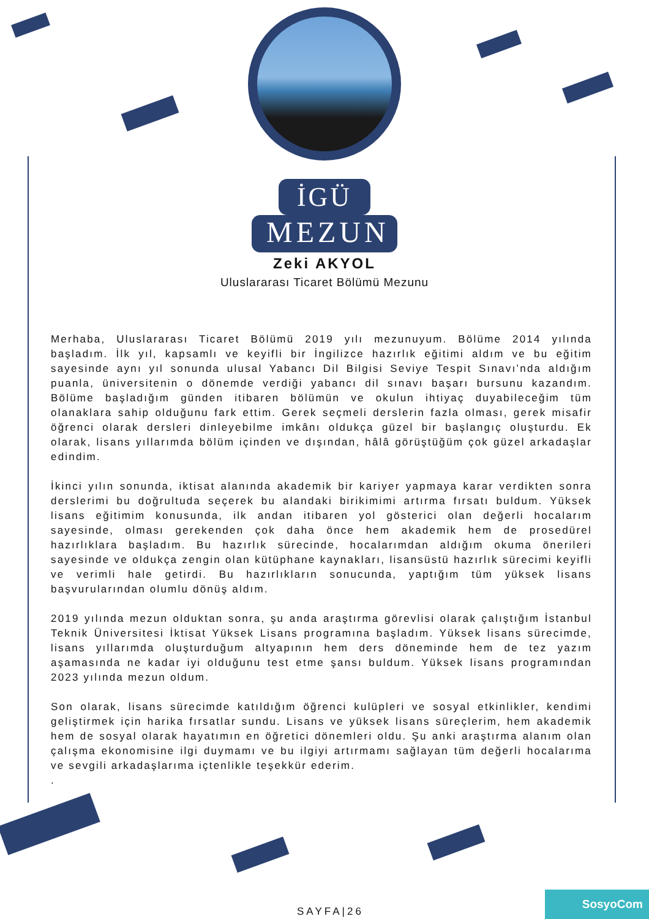İGÜ
MEZUN
Zeki AKYOL
Uluslararası Ticaret Bölümü Mezunu
Merhaba, Uluslararası Ticaret Bölümü 2019 yılı mezunuyum. Bölüme 2014 yılında başladım. İlk yıl, kapsamlı ve keyifli bir İngilizce hazırlık eğitimi aldım ve bu eğitim sayesinde aynı yıl sonunda ulusal Yabancı Dil Bilgisi Seviye Tespit Sınavı’nda aldığım puanla, üniversitenin o dönemde verdiği yabancı dil sınavı başarı bursunu kazandım. Bölüme başladığım günden itibaren bölümün ve okulun ihtiyaç duyabileceğim tüm olanaklara sahip olduğunu fark ettim. Gerek seçmeli derslerin fazla olması, gerek misafir öğrenci olarak dersleri dinleyebilme imkânı oldukça güzel bir başlangıç oluşturdu. Ek olarak, lisans yıllarımda bölüm içinden ve dışından, hâlâ görüştüğüm çok güzel arkadaşlar edindim.
İkinci yılın sonunda, iktisat alanında akademik bir kariyer yapmaya karar verdikten sonra derslerimi bu doğrultuda seçerek bu alandaki birikimimi artırma fırsatı buldum. Yüksek lisans eğitimim konusunda, ilk andan itibaren yol gösterici olan değerli hocalarım sayesinde, olması gerekenden çok daha önce hem akademik hem de prosedürel hazırlıklara başladım. Bu hazırlık sürecinde, hocalarımdan aldığım okuma önerileri sayesinde ve oldukça zengin olan kütüphane kaynakları, lisansüstü hazırlık sürecimi keyifli ve verimli hale getirdi. Bu hazırlıkların sonucunda, yaptığım tüm yüksek lisans başvurularından olumlu dönüş aldım.
2019 yılında mezun olduktan sonra, şu anda araştırma görevlisi olarak çalıştığım İstanbul Teknik Üniversitesi İktisat Yüksek Lisans programına başladım. Yüksek lisans sürecimde, lisans yıllarımda oluşturduğum altyapının hem ders döneminde hem de tez yazım aşamasında ne kadar iyi olduğunu test etme şansı buldum. Yüksek lisans programından 2023 yılında mezun oldum.
Son olarak, lisans sürecimde katıldığım öğrenci kulüpleri ve sosyal etkinlikler, kendimi geliştirmek için harika fırsatlar sundu. Lisans ve yüksek lisans süreçlerim, hem akademik hem de sosyal olarak hayatımın en öğretici dönemleri oldu. Şu anki araştırma alanım olan çalışma ekonomisine ilgi duymamı ve bu ilgiyi artırmamı sağlayan tüm değerli hocalarıma ve sevgili arkadaşlarıma içtenlikle teşekkür ederim.
.
SAYFA|26 SosyoCom